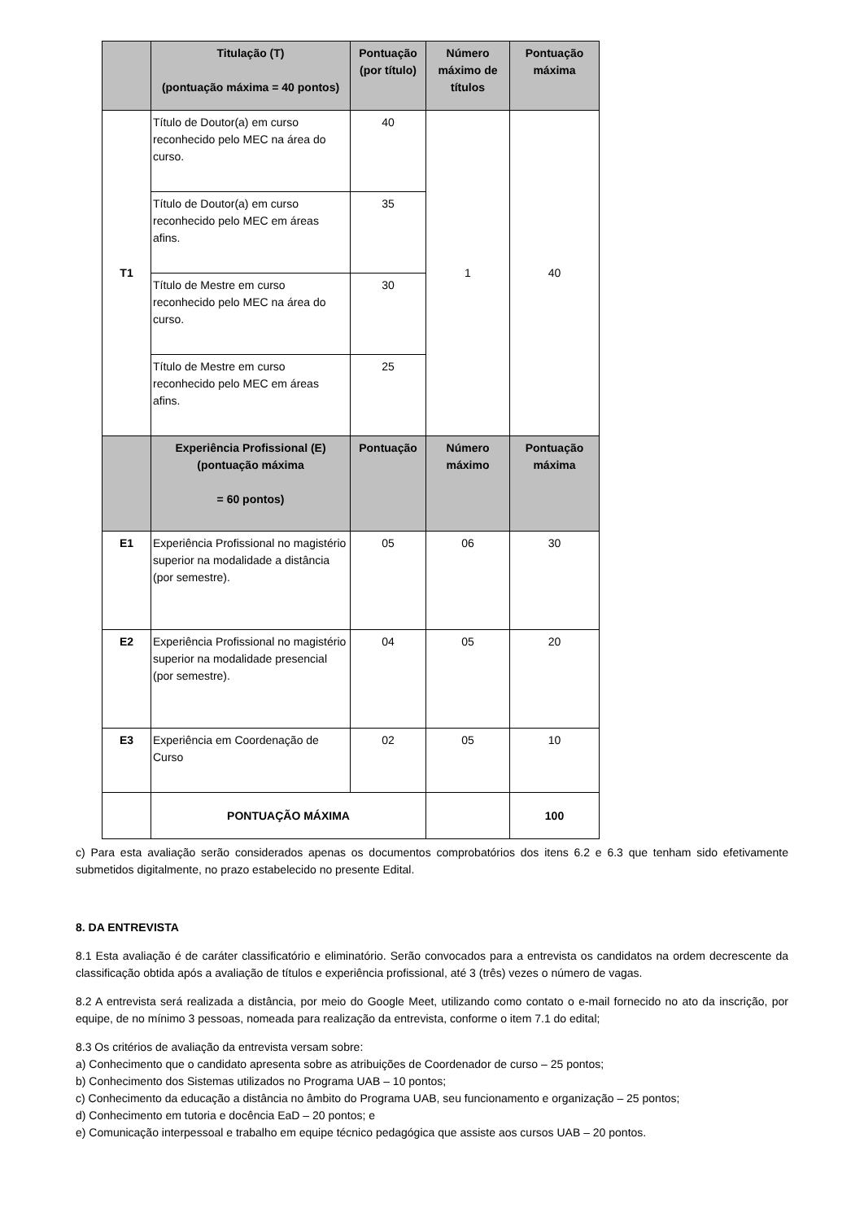| | Titulação (T) (pontuação máxima = 40 pontos) | Pontuação (por título) | Número máximo de títulos | Pontuação máxima |
| --- | --- | --- | --- | --- |
| T1 | Título de Doutor(a) em curso reconhecido pelo MEC na área do curso. | 40 | 1 | 40 |
| | Título de Doutor(a) em curso reconhecido pelo MEC em áreas afins. | 35 | | |
| | Título de Mestre em curso reconhecido pelo MEC na área do curso. | 30 | | |
| | Título de Mestre em curso reconhecido pelo MEC em áreas afins. | 25 | | |
| | Experiência Profissional (E) (pontuação máxima = 60 pontos) | Pontuação | Número máximo | Pontuação máxima |
| E1 | Experiência Profissional no magistério superior na modalidade a distância (por semestre). | 05 | 06 | 30 |
| E2 | Experiência Profissional no magistério superior na modalidade presencial (por semestre). | 04 | 05 | 20 |
| E3 | Experiência em Coordenação de Curso | 02 | 05 | 10 |
| | PONTUAÇÃO MÁXIMA | | | 100 |
c) Para esta avaliação serão considerados apenas os documentos comprobatórios dos itens 6.2 e 6.3 que tenham sido efetivamente submetidos digitalmente, no prazo estabelecido no presente Edital.
8. DA ENTREVISTA
8.1 Esta avaliação é de caráter classificatório e eliminatório. Serão convocados para a entrevista os candidatos na ordem decrescente da classificação obtida após a avaliação de títulos e experiência profissional, até 3 (três) vezes o número de vagas.
8.2 A entrevista será realizada a distância, por meio do Google Meet, utilizando como contato o e-mail fornecido no ato da inscrição, por equipe, de no mínimo 3 pessoas, nomeada para realização da entrevista, conforme o item 7.1 do edital;
8.3 Os critérios de avaliação da entrevista versam sobre:
a) Conhecimento que o candidato apresenta sobre as atribuições de Coordenador de curso – 25 pontos;
b) Conhecimento dos Sistemas utilizados no Programa UAB – 10 pontos;
c) Conhecimento da educação a distância no âmbito do Programa UAB, seu funcionamento e organização – 25 pontos;
d) Conhecimento em tutoria e docência EaD – 20 pontos; e
e) Comunicação interpessoal e trabalho em equipe técnico pedagógica que assiste aos cursos UAB – 20 pontos.